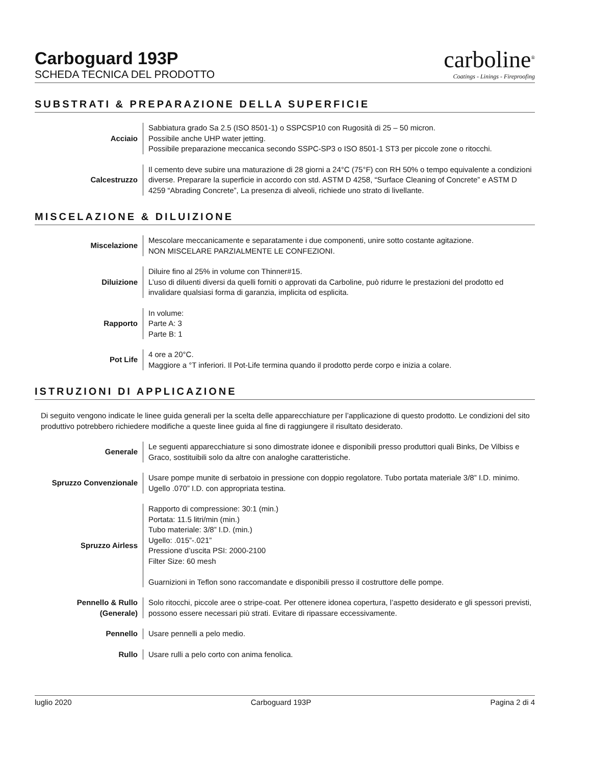Carboguard 193P
SCHEDA TECNICA DEL PRODOTTO
carboline<sup>®</sup>
Coatings - Linings - Fireproofing
SUBSTRATI & PREPARAZIONE DELLA SUPERFICIE
Acciaio Sabbiatura grado Sa 2.5 (ISO 8501-1) o SSPCSP10 con Rugosità di 25 – 50 micron.
Possibile anche UHP water jetting.
Possibile preparazione meccanica secondo SSPC-SP3 o ISO 8501-1 ST3 per piccole zone o ritocchi.
Calcestruzzo Il cemento deve subire una maturazione di 28 giorni a 24°C (75°F) con RH 50% o tempo equivalente a condizioni diverse. Preparare la superficie in accordo con std. ASTM D 4258, “Surface Cleaning of Concrete” e ASTM D 4259 “Abrading Concrete”, La presenza di alveoli, richiede uno strato di livellante.
MISCELAZIONE & DILUIZIONE
Miscelazione Mescolare meccanicamente e separatamente i due componenti, unire sotto costante agitazione.
NON MISCELARE PARZIALMENTE LE CONFEZIONI.
Diluizione Diluire fino al 25% in volume con Thinner#15.
L’uso di diluenti diversi da quelli forniti o approvati da Carboline, può ridurre le prestazioni del prodotto ed invalidare qualsiasi forma di garanzia, implicita od esplicita.
Rapporto In volume:
Parte A: 3
Parte B: 1
Pot Life 4 ore a 20°C.
Maggiore a °T inferiori. Il Pot-Life termina quando il prodotto perde corpo e inizia a colare.
ISTRUZIONI DI APPLICAZIONE
Di seguito vengono indicate le linee guida generali per la scelta delle apparecchiature per l’applicazione di questo prodotto. Le condizioni del sito produttivo potrebbero richiedere modifiche a queste linee guida al fine di raggiungere il risultato desiderato.
Generale Le seguenti apparecchiature si sono dimostrate idonee e disponibili presso produttori quali Binks, De Vilbiss e Graco, sostituibili solo da altre con analoghe caratteristiche.
Spruzzo Convenzionale Usare pompe munite di serbatoio in pressione con doppio regolatore. Tubo portata materiale 3/8” I.D. minimo. Ugello .070” I.D. con appropriata testina.
Spruzzo Airless Rapporto di compressione: 30:1 (min.)
Portata: 11.5 litri/min (min.)
Tubo materiale: 3/8” I.D. (min.)
Ugello: .015”-.021”
Pressione d’uscita PSI: 2000-2100
Filter Size: 60 mesh
Guarnizioni in Teflon sono raccomandate e disponibili presso il costruttore delle pompe.
Pennello & Rullo
(Generale)
Solo ritocchi, piccole aree o stripe-coat. Per ottenere idonea copertura, l’aspetto desiderato e gli spessori previsti, possono essere necessari più strati. Evitare di ripassare eccessivamente.
Pennello Usare pennelli a pelo medio.
Rullo Usare rulli a pelo corto con anima fenolica.
luglio 2020 Carboguard 193P Pagina 2 di 4